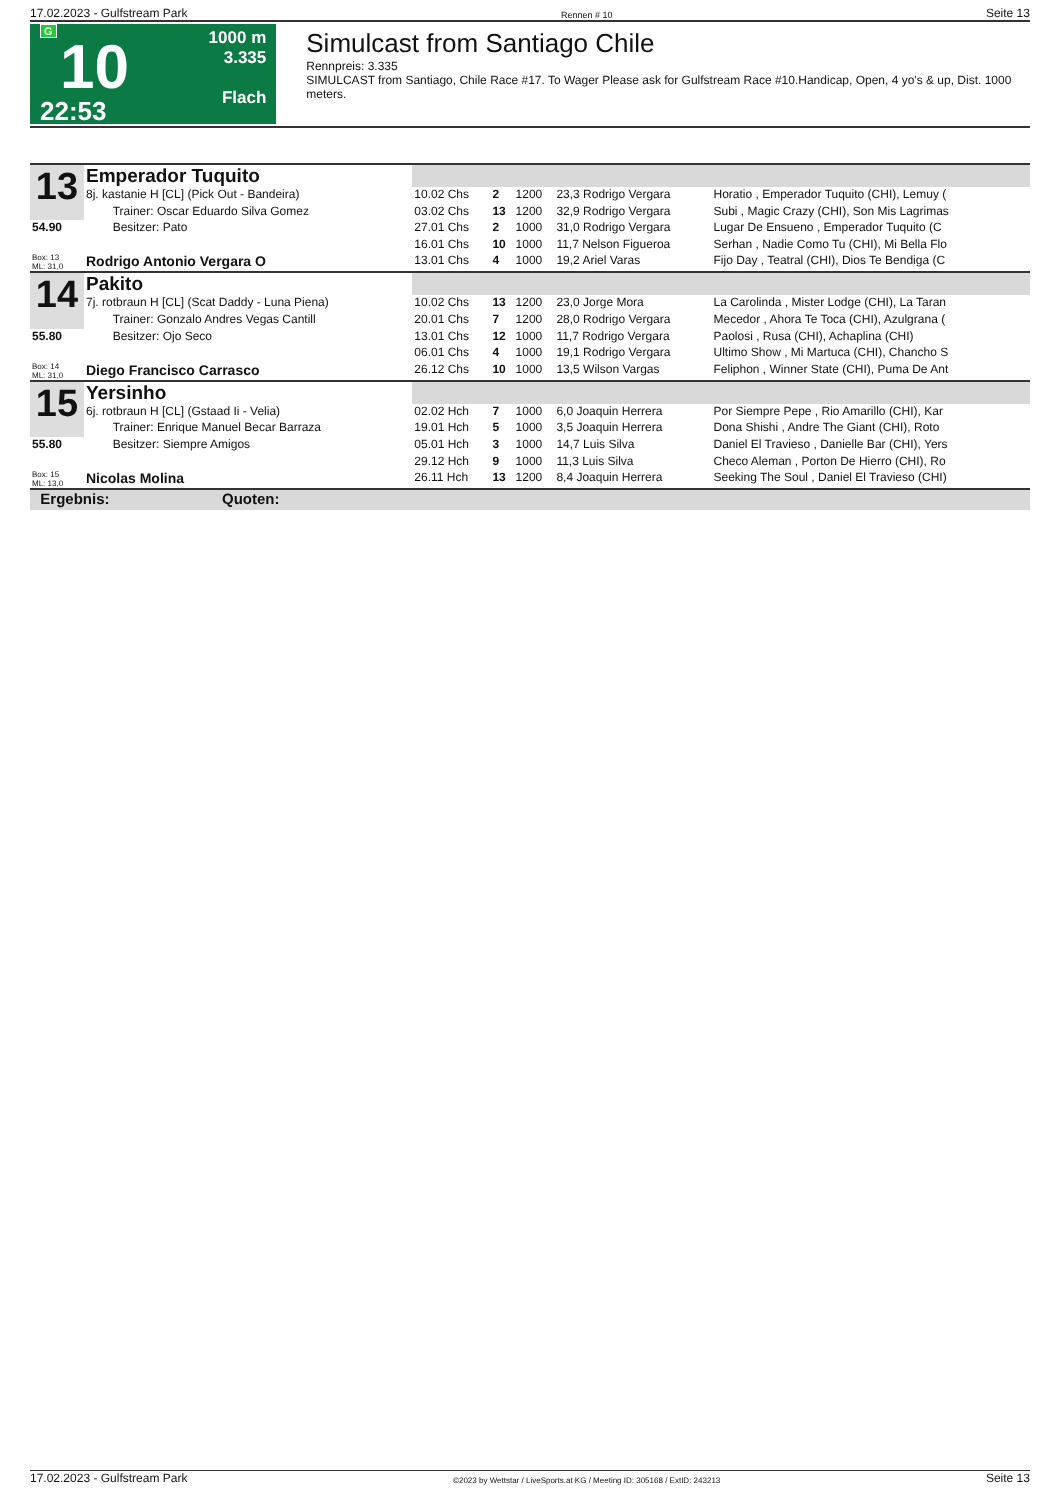17.02.2023 - Gulfstream Park Rennen # 10 Seite 13
G
10
22:53
1000 m
3.335
Flach
Simulcast from Santiago Chile
Rennpreis: 3.335
SIMULCAST from Santiago, Chile Race #17. To Wager Please ask for Gulfstream Race #10.Handicap, Open, 4 yo's & up, Dist. 1000 meters.
| 13 | Emperador Tuquito | | | | | |
| | 8j. kastanie H [CL] (Pick Out - Bandeira) | 10.02 Chs | 2 | 1200 | 23,3 Rodrigo Vergara | Horatio , Emperador Tuquito (CHI), Lemuy ( |
| | Trainer: Oscar Eduardo Silva Gomez | 03.02 Chs | 13 | 1200 | 32,9 Rodrigo Vergara | Subi , Magic Crazy (CHI), Son Mis Lagrimas |
| 54.90 | Besitzer: Pato | 27.01 Chs | 2 | 1000 | 31,0 Rodrigo Vergara | Lugar De Ensueno , Emperador Tuquito (C |
| | | 16.01 Chs | 10 | 1000 | 11,7 Nelson Figueroa | Serhan , Nadie Como Tu (CHI), Mi Bella Flo |
| Box: 13 ML: 31,0 | Rodrigo Antonio Vergara O | 13.01 Chs | 4 | 1000 | 19,2 Ariel Varas | Fijo Day , Teatral (CHI), Dios Te Bendiga (C |
| 14 | Pakito | | | | | |
| | 7j. rotbraun H [CL] (Scat Daddy - Luna Piena) | 10.02 Chs | 13 | 1200 | 23,0 Jorge Mora | La Carolinda , Mister Lodge (CHI), La Taran |
| | Trainer: Gonzalo Andres Vegas Cantill | 20.01 Chs | 7 | 1200 | 28,0 Rodrigo Vergara | Mecedor , Ahora Te Toca (CHI), Azulgrana ( |
| 55.80 | Besitzer: Ojo Seco | 13.01 Chs | 12 | 1000 | 11,7 Rodrigo Vergara | Paolosi , Rusa (CHI), Achaplina (CHI) |
| | | 06.01 Chs | 4 | 1000 | 19,1 Rodrigo Vergara | Ultimo Show , Mi Martuca (CHI), Chancho S |
| Box: 14 ML: 31,0 | Diego Francisco Carrasco | 26.12 Chs | 10 | 1000 | 13,5 Wilson Vargas | Feliphon , Winner State (CHI), Puma De Ant |
| 15 | Yersinho | | | | | |
| | 6j. rotbraun H [CL] (Gstaad Ii - Velia) | 02.02 Hch | 7 | 1000 | 6,0 Joaquin Herrera | Por Siempre Pepe , Rio Amarillo (CHI), Kar |
| | Trainer: Enrique Manuel Becar Barraza | 19.01 Hch | 5 | 1000 | 3,5 Joaquin Herrera | Dona Shishi , Andre The Giant (CHI), Roto |
| 55.80 | Besitzer: Siempre Amigos | 05.01 Hch | 3 | 1000 | 14,7 Luis Silva | Daniel El Travieso , Danielle Bar (CHI), Yers |
| | | 29.12 Hch | 9 | 1000 | 11,3 Luis Silva | Checo Aleman , Porton De Hierro (CHI), Ro |
| Box: 15 ML: 13,0 | Nicolas Molina | 26.11 Hch | 13 | 1200 | 8,4 Joaquin Herrera | Seeking The Soul , Daniel El Travieso (CHI) |
| Ergebnis: Quoten: | | | | | | |
17.02.2023 - Gulfstream Park ©2023 by Wettstar / LiveSports.at KG / Meeting ID: 305168 / ExtID: 243213 Seite 13